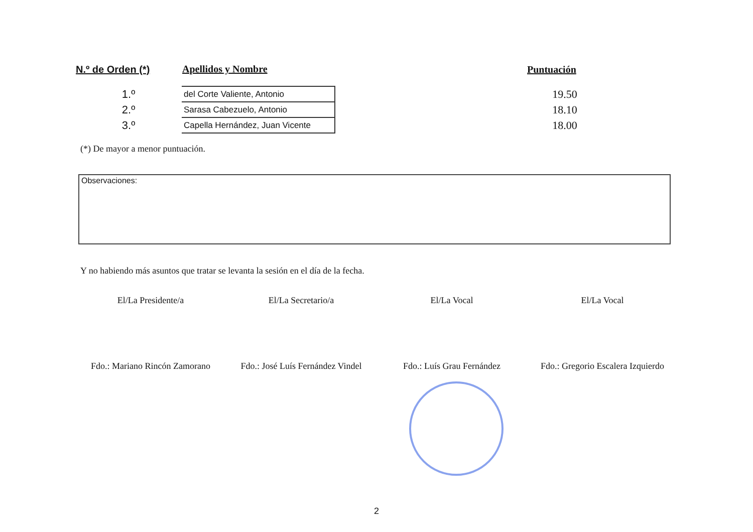| N.º de Orden (*) | Apellidos y Nombre | | Puntuación |
| --- | --- | --- | --- |
| 1.º | del Corte Valiente, Antonio | | 19.50 |
| 2.º | Sarasa Cabezuelo, Antonio | | 18.10 |
| 3.º | Capella Hernández, Juan Vicente | | 18.00 |
(*) De mayor a menor puntuación.
Observaciones:
Y no habiendo más asuntos que tratar se levanta la sesión en el día de la fecha.
El/La Presidente/a
Fdo.: Mariano Rincón Zamorano
El/La Secretario/a
Fdo.: José Luís Fernández Vindel
El/La Vocal
Fdo.: Luís Grau Fernández
El/La Vocal
Fdo.: Gregorio Escalera Izquierdo
2